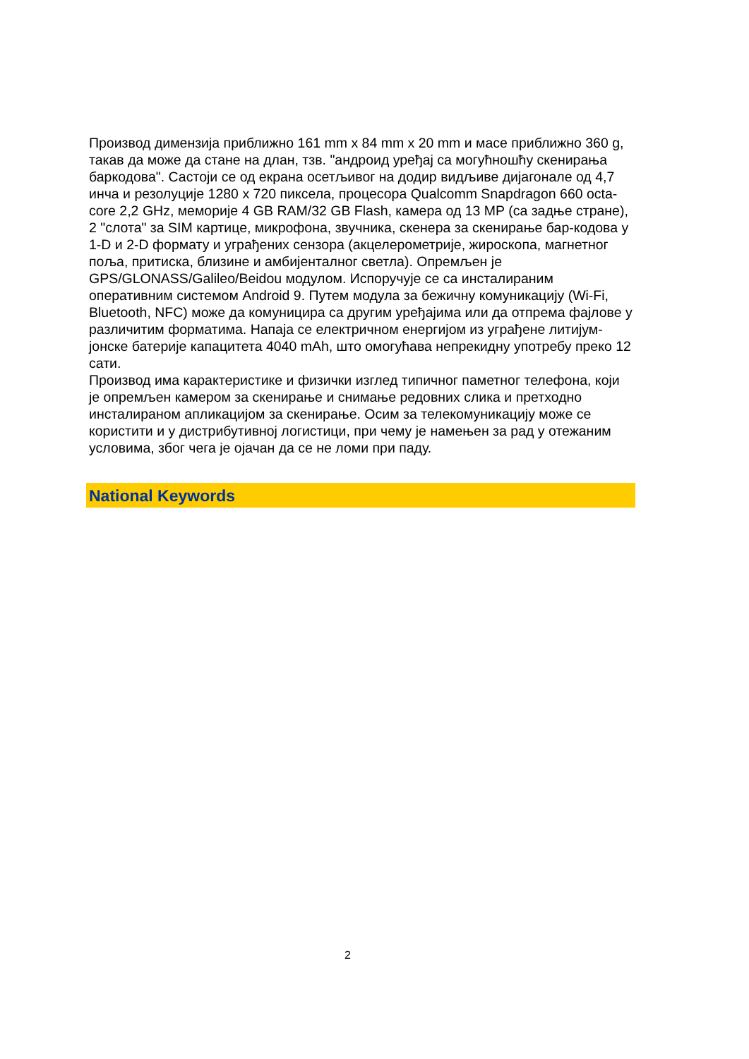Производ димензија приближно 161 mm x 84 mm x 20 mm и масе приближно 360 g, такав да може да стане на длан, тзв. "андроид уређај са могућношћу скенирања баркодова". Састоји се од екрана осетљивог на додир видљиве дијагонале од 4,7 инча и резолуције 1280 x 720 пиксела, процесора Qualcomm Snapdragon 660 octa-core 2,2 GHz, меморије 4 GB RAM/32 GB Flash, камера од 13 MP (са задње стране), 2 "слота" за SIM картице, микрофона, звучника, скенера за скенирање бар-кодова у 1-D и 2-D формату и уграђених сензора (акцелерометрије, жироскопа, магнетног поља, притиска, близине и амбијенталног светла). Опремљен је GPS/GLONASS/Galileo/Beidou модулом. Испоручује се са инсталираним оперативним системом Android 9. Путем модула за бежичну комуникацију (Wi-Fi, Bluetooth, NFC) може да комуницира са другим уређајима или да отпрема фајлове у различитим форматима. Напаја се електричном енергијом из уграђене литијум-јонске батерије капацитета 4040 mAh, што омогућава непрекидну употребу преко 12 сати.
Производ има карактеристике и физички изглед типичног паметног телефона, који је опремљен камером за скенирање и снимање редовних слика и претходно инсталираном апликацијом за скенирање. Осим за телекомуникацију може се користити и у дистрибутивној логистици, при чему је намењен за рад у отежаним условима, због чега је ојачан да се не ломи при паду.
National Keywords
2